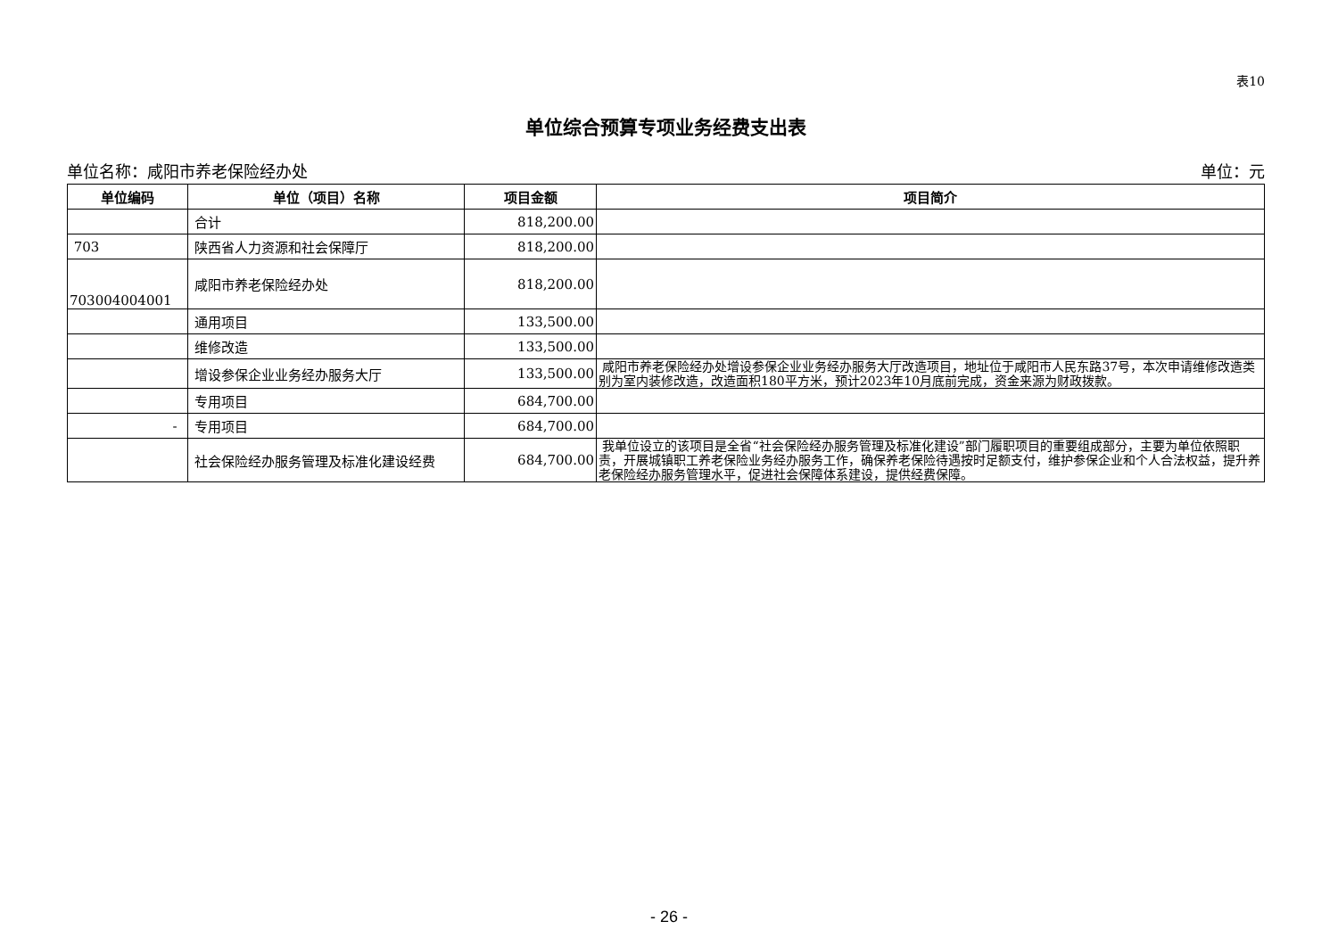表10
单位综合预算专项业务经费支出表
单位名称：咸阳市养老保险经办处 单位：元
| 单位编码 | 单位（项目）名称 | 项目金额 | 项目简介 |
| --- | --- | --- | --- |
| | 合计 | 818,200.00 | |
| 703 | 陕西省人力资源和社会保障厅 | 818,200.00 | |
| 703004004001 | 咸阳市养老保险经办处 | 818,200.00 | |
| | 通用项目 | 133,500.00 | |
| | 维修改造 | 133,500.00 | |
| | 增设参保企业业务经办服务大厅 | 133,500.00 | 咸阳市养老保险经办处增设参保企业业务经办服务大厅改造项目，地址位于咸阳市人民东路37号，本次申请维修改造类别为室内装修改造，改造面积180平方米，预计2023年10月底前完成，资金来源为财政拨款。 |
| | 专用项目 | 684,700.00 | |
| - | 专用项目 | 684,700.00 | |
| | 社会保险经办服务管理及标准化建设经费 | 684,700.00 | 我单位设立的该项目是全省“社会保险经办服务管理及标准化建设”部门履职项目的重要组成部分，主要为单位依照职责，开展城镇职工养老保险业务经办服务工作，确保养老保险待遇按时足额支付，维护参保企业和个人合法权益，提升养老保险经办服务管理水平，促进社会保障体系建设，提供经费保障。 |
- 26 -